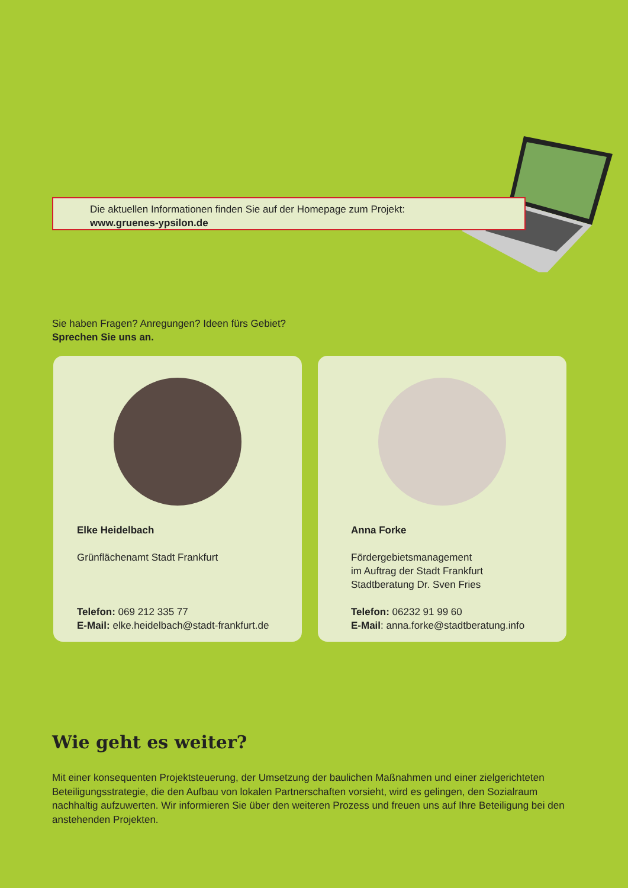Die aktuellen Informationen finden Sie auf der Homepage zum Projekt:
www.gruenes-ypsilon.de
Sie haben Fragen? Anregungen? Ideen fürs Gebiet?
Sprechen Sie uns an.
Elke Heidelbach
Grünflächenamt Stadt Frankfurt
Telefon: 069 212 335 77
E-Mail: elke.heidelbach@stadt-frankfurt.de
Anna Forke
Fördergebietsmanagement
im Auftrag der Stadt Frankfurt
Stadtberatung Dr. Sven Fries
Telefon: 06232 91 99 60
E-Mail: anna.forke@stadtberatung.info
Wie geht es weiter?
Mit einer konsequenten Projektsteuerung, der Umsetzung der baulichen Maßnahmen und einer zielgerichteten Beteiligungsstrategie, die den Aufbau von lokalen Partnerschaften vorsieht, wird es gelingen, den Sozialraum nachhaltig aufzuwerten. Wir informieren Sie über den weiteren Prozess und freuen uns auf Ihre Beteiligung bei den anstehenden Projekten.